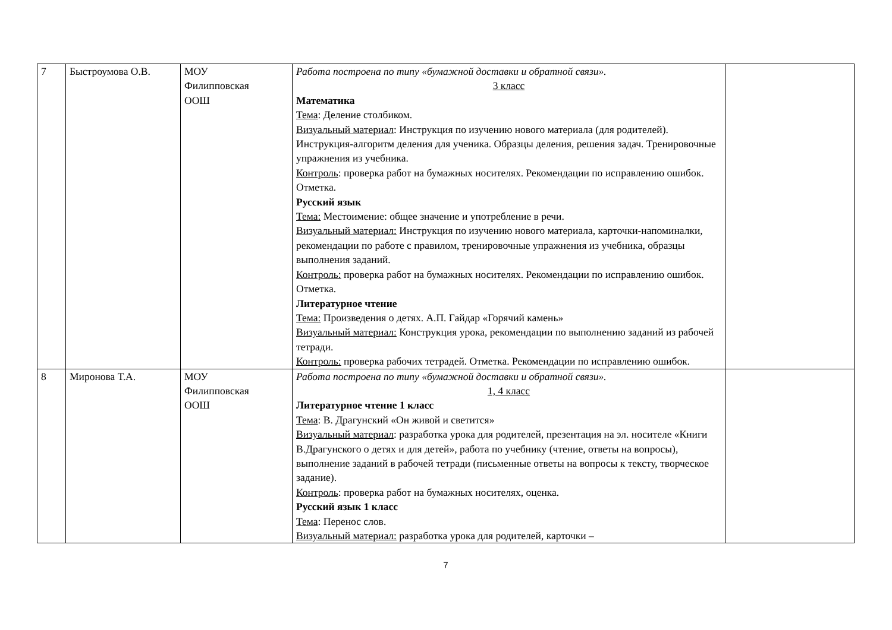| 7 | Быстроумова О.В. | МОУ Филипповская ООШ | Работа построена по типу «бумажной доставки и обратной связи». 3 класс Математика Тема : Деление столбиком. Визуальный материал : Инструкция по изучению нового материала (для родителей). Инструкция-алгоритм деления для ученика. Образцы деления, решения задач. Тренировочные упражнения из учебника. Контроль : проверка работ на бумажных носителях. Рекомендации по исправлению ошибок. Отметка. Русский язык Тема: Местоимение: общее значение и употребление в речи. Визуальный материал: Инструкция по изучению нового материала, карточки-напоминалки, рекомендации по работе с правилом, тренировочные упражнения из учебника, образцы выполнения заданий. Контроль: проверка работ на бумажных носителях. Рекомендации по исправлению ошибок. Отметка. Литературное чтение Тема: Произведения о детях. А.П. Гайдар «Горячий камень» Визуальный материал: Конструкция урока, рекомендации по выполнению заданий из рабочей тетради. Контроль: проверка рабочих тетрадей. Отметка. Рекомендации по исправлению ошибок. | |
| 8 | Миронова Т.А. | МОУ Филипповская ООШ | Работа построена по типу «бумажной доставки и обратной связи». 1, 4 класс Литературное чтение 1 класс Тема : В. Драгунский «Он живой и светится» Визуальный материал : разработка урока для родителей, презентация на эл. носителе «Книги В.Драгунского о детях и для детей», работа по учебнику (чтение, ответы на вопросы), выполнение заданий в рабочей тетради (письменные ответы на вопросы к тексту, творческое задание). Контроль : проверка работ на бумажных носителях, оценка. Русский язык 1 класс Тема : Перенос слов. Визуальный материал: разработка урока для родителей, карточки – | |
7